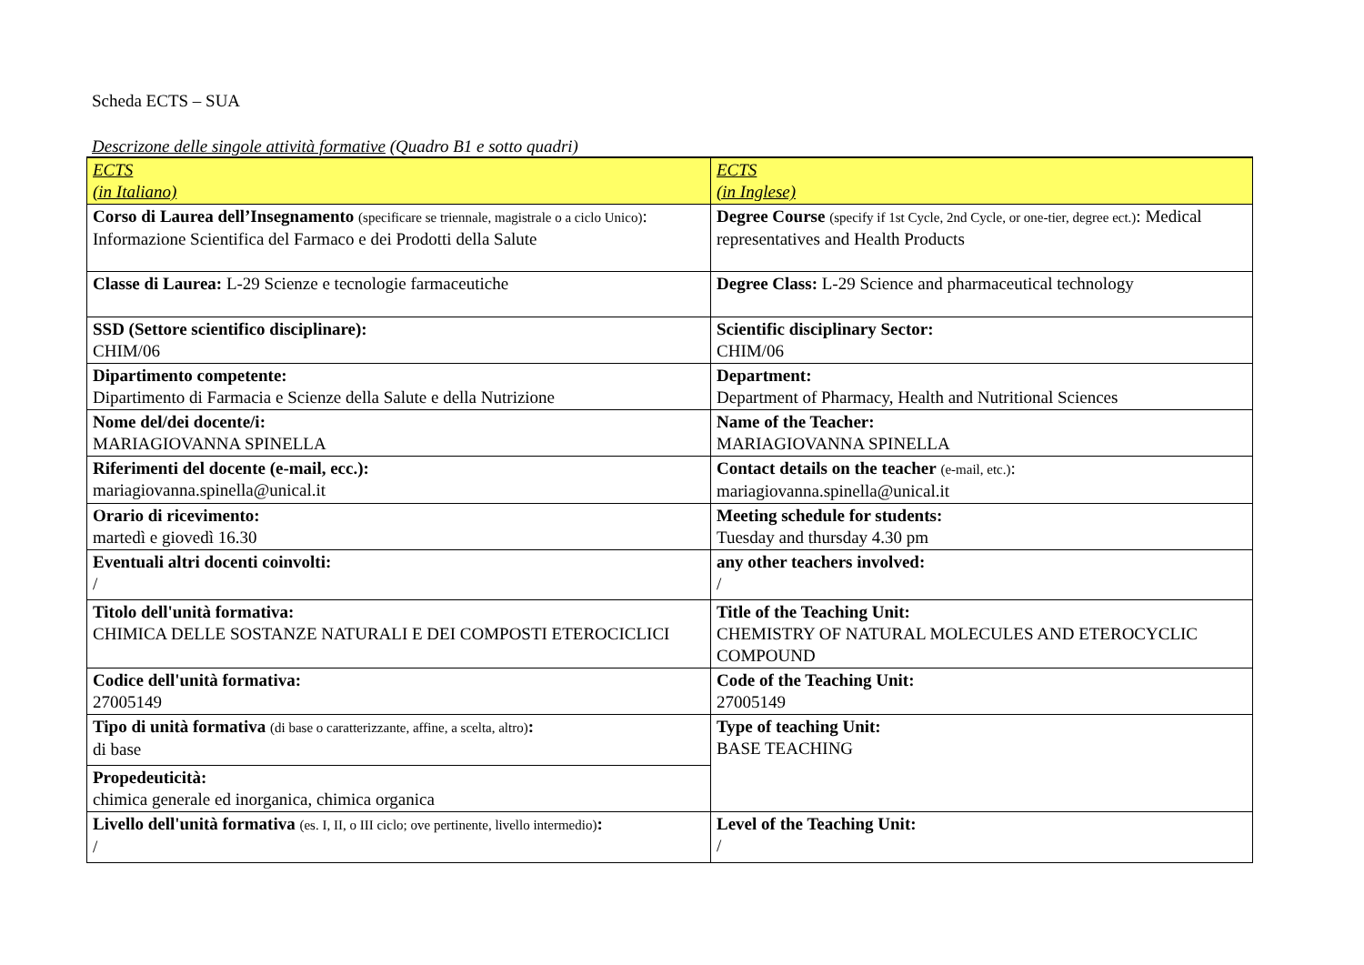Scheda ECTS – SUA
Descrizone delle singole attività formative (Quadro B1 e sotto quadri)
| ECTS (in Italiano) | ECTS (in Inglese) |
| Corso di Laurea dell’Insegnamento (specificare se triennale, magistrale o a ciclo Unico) : Informazione Scientifica del Farmaco e dei Prodotti della Salute | Degree Course (specify if 1st Cycle, 2nd Cycle, or one-tier, degree ect.) : Medical representatives and Health Products |
| Classe di Laurea: L-29 Scienze e tecnologie farmaceutiche | Degree Class: L-29 Science and pharmaceutical technology |
| SSD (Settore scientifico disciplinare): CHIM/06 | Scientific disciplinary Sector: CHIM/06 |
| Dipartimento competente: Dipartimento di Farmacia e Scienze della Salute e della Nutrizione | Department: Department of Pharmacy, Health and Nutritional Sciences |
| Nome del/dei docente/i: MARIAGIOVANNA SPINELLA | Name of the Teacher: MARIAGIOVANNA SPINELLA |
| Riferimenti del docente (e-mail, ecc.): mariagiovanna.spinella@unical.it | Contact details on the teacher (e-mail, etc.) : mariagiovanna.spinella@unical.it |
| Orario di ricevimento: martedì e giovedì 16.30 | Meeting schedule for students: Tuesday and thursday 4.30 pm |
| Eventuali altri docenti coinvolti: / | any other teachers involved: / |
| Titolo dell'unità formativa: CHIMICA DELLE SOSTANZE NATURALI E DEI COMPOSTI ETEROCICLICI | Title of the Teaching Unit: CHEMISTRY OF NATURAL MOLECULES AND ETEROCYCLIC COMPOUND |
| Codice dell'unità formativa: 27005149 | Code of the Teaching Unit: 27005149 |
| Tipo di unità formativa (di base o caratterizzante, affine, a scelta, altro) : di base | Type of teaching Unit: BASE TEACHING |
| Propedeuticità: chimica generale ed inorganica, chimica organica | |
| Livello dell'unità formativa (es. I, II, o III ciclo; ove pertinente, livello intermedio) : / | Level of the Teaching Unit: / |